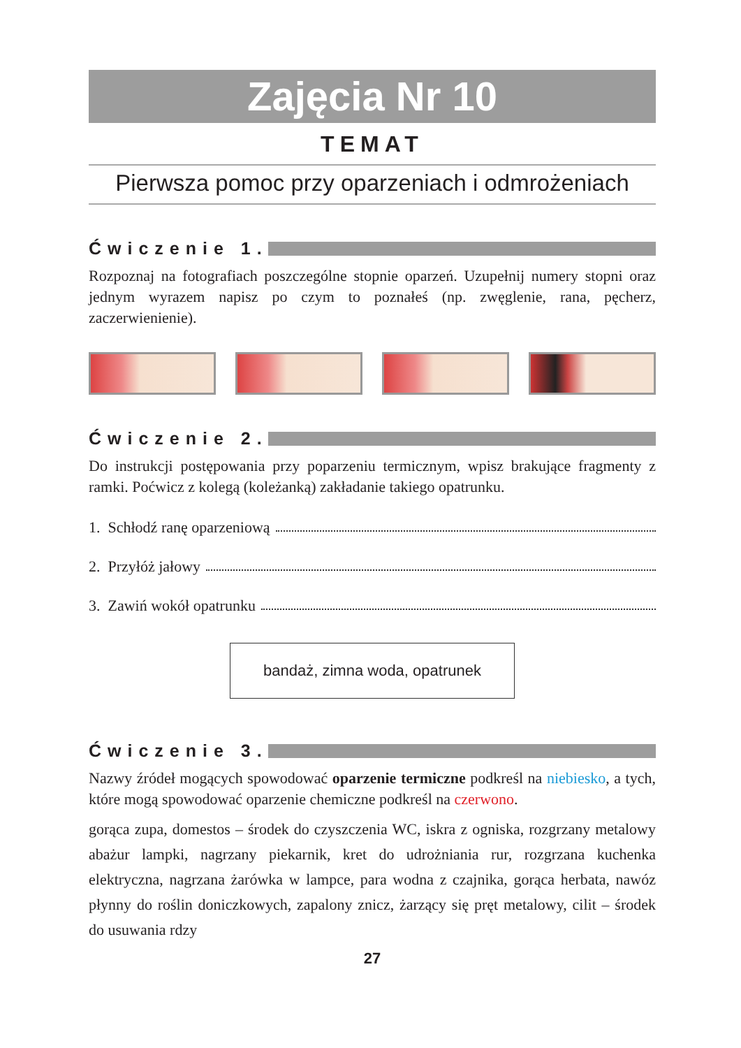Zajęcia Nr 10
TEMAT
Pierwsza pomoc przy oparzeniach i odmrożeniach
Ćwiczenie 1.
Rozpoznaj na fotografiach poszczególne stopnie oparzeń. Uzupełnij numery stopni oraz jednym wyrazem napisz po czym to poznałeś (np. zwęglenie, rana, pęcherz, zaczerwienienie).
Ćwiczenie 2.
Do instrukcji postępowania przy poparzeniu termicznym, wpisz brakujące fragmenty z ramki. Poćwicz z kolegą (koleżanką) zakładanie takiego opatrunku.
1. Schłodź ranę oparzeniową
2. Przyłóż jałowy
3. Zawiń wokół opatrunku
bandaż, zimna woda, opatrunek
Ćwiczenie 3.
Nazwy źródeł mogących spowodować oparzenie termiczne podkreśl na niebiesko, a tych, które mogą spowodować oparzenie chemiczne podkreśl na czerwono.
gorąca zupa, domestos – środek do czyszczenia WC, iskra z ogniska, rozgrzany metalowy abażur lampki, nagrzany piekarnik, kret do udrożniania rur, rozgrzana kuchenka elektryczna, nagrzana żarówka w lampce, para wodna z czajnika, gorąca herbata, nawóz płynny do roślin doniczkowych, zapalony znicz, żarzący się pręt metalowy, cilit – środek do usuwania rdzy
27